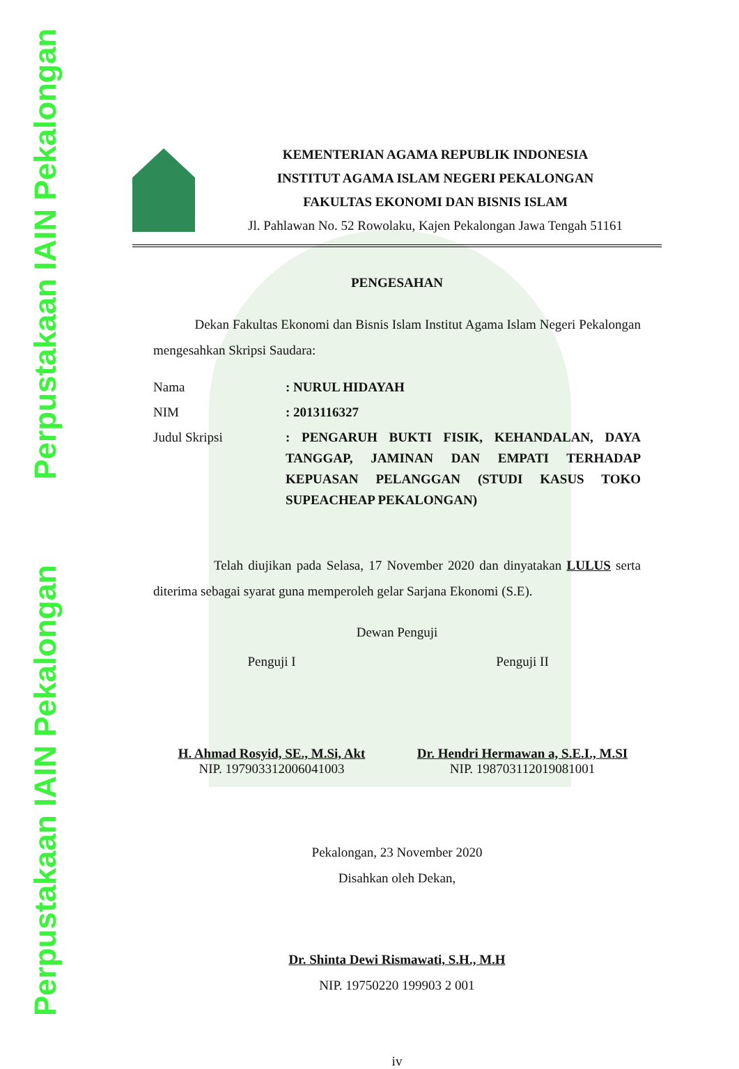Perpustakaan IAIN Pekalongan Perpustakaan IAIN Pekalongan
KEMENTERIAN AGAMA REPUBLIK INDONESIA
INSTITUT AGAMA ISLAM NEGERI PEKALONGAN
FAKULTAS EKONOMI DAN BISNIS ISLAM
Jl. Pahlawan No. 52 Rowolaku, Kajen Pekalongan Jawa Tengah 51161
PENGESAHAN
Dekan Fakultas Ekonomi dan Bisnis Islam Institut Agama Islam Negeri Pekalongan mengesahkan Skripsi Saudara:
Nama: NURUL HIDAYAH
NIM: 2013116327
Judul Skripsi: PENGARUH BUKTI FISIK, KEHANDALAN, DAYA TANGGAP, JAMINAN DAN EMPATI TERHADAP KEPUASAN PELANGGAN (STUDI KASUS TOKO SUPEACHEAP PEKALONGAN)
Telah diujikan pada Selasa, 17 November 2020 dan dinyatakan LULUS serta diterima sebagai syarat guna memperoleh gelar Sarjana Ekonomi (S.E).
Dewan Penguji
Penguji I
H. Ahmad Rosyid, SE., M.Si, Akt
NIP. 197903312006041003
Penguji II
Dr. Hendri Hermawan a, S.E.I., M.SI
NIP. 198703112019081001
Pekalongan, 23 November 2020
Disahkan oleh Dekan,
Dr. Shinta Dewi Rismawati, S.H., M.H
NIP. 19750220 199903 2 001
iv